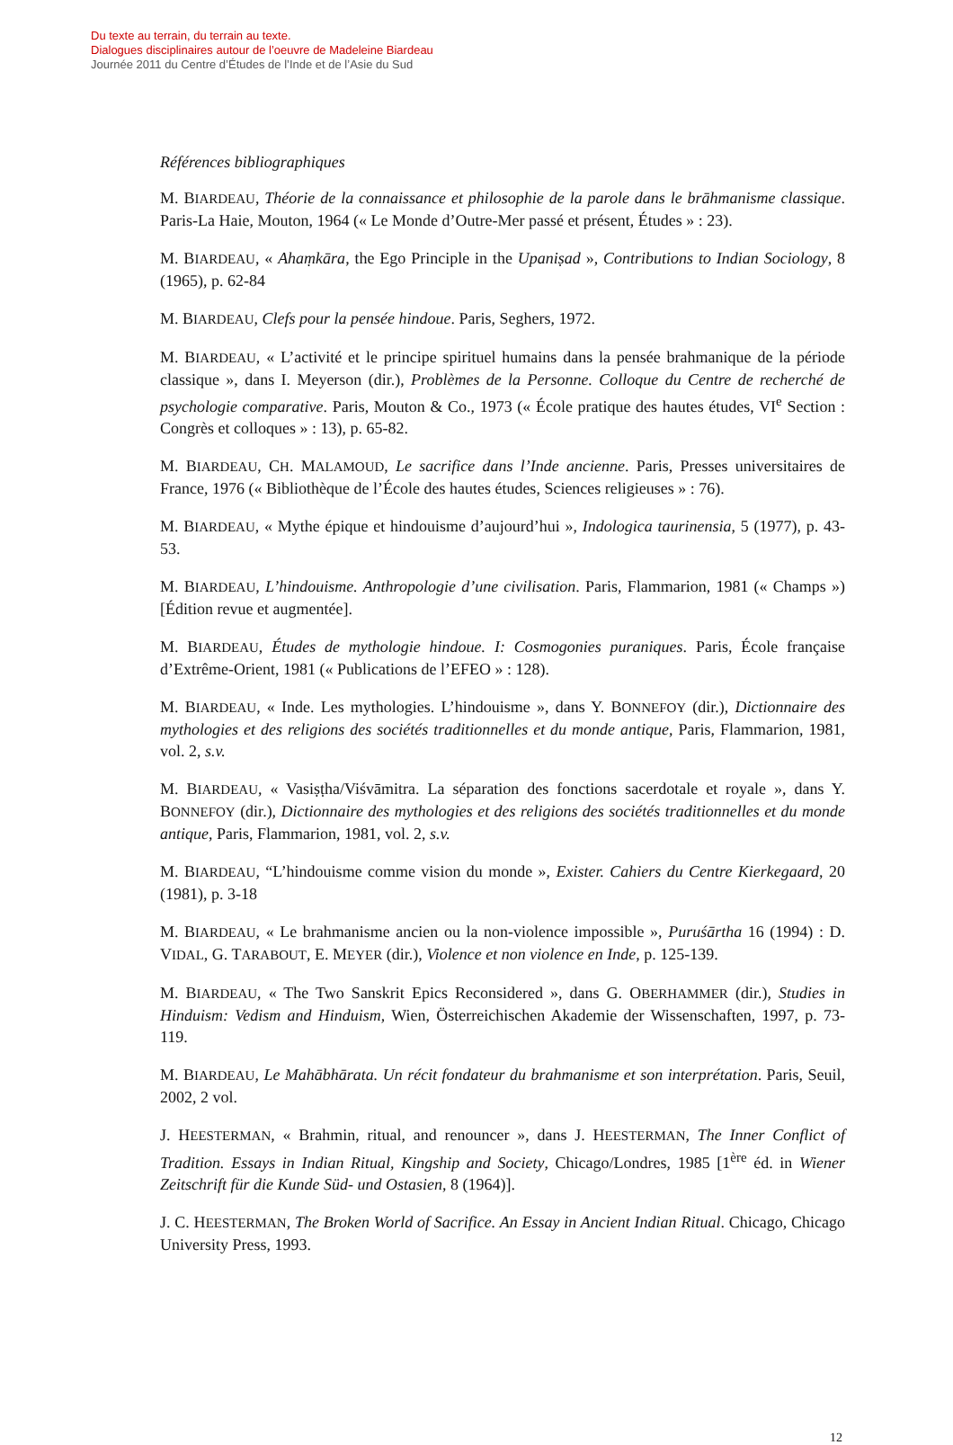Du texte au terrain, du terrain au texte.
Dialogues disciplinaires autour de l’oeuvre de Madeleine Biardeau
Journée 2011 du Centre d’Études de l’Inde et de l’Asie du Sud
Références bibliographiques
M. BIARDEAU, Théorie de la connaissance et philosophie de la parole dans le brāhmanisme classique. Paris-La Haie, Mouton, 1964 (« Le Monde d’Outre-Mer passé et présent, Études » : 23).
M. BIARDEAU, « Ahaṃkāra, the Ego Principle in the Upaniṣad », Contributions to Indian Sociology, 8 (1965), p. 62-84
M. BIARDEAU, Clefs pour la pensée hindoue. Paris, Seghers, 1972.
M. BIARDEAU, « L’activité et le principe spirituel humains dans la pensée brahmanique de la période classique », dans I. Meyerson (dir.), Problèmes de la Personne. Colloque du Centre de recherché de psychologie comparative. Paris, Mouton & Co., 1973 (« École pratique des hautes études, VI<sup>e</sup> Section : Congrès et colloques » : 13), p. 65-82.
M. BIARDEAU, CH. MALAMOUD, Le sacrifice dans l’Inde ancienne. Paris, Presses universitaires de France, 1976 (« Bibliothèque de l’École des hautes études, Sciences religieuses » : 76).
M. BIARDEAU, « Mythe épique et hindouisme d’aujourd’hui », Indologica taurinensia, 5 (1977), p. 43-53.
M. BIARDEAU, L’hindouisme. Anthropologie d’une civilisation. Paris, Flammarion, 1981 (« Champs ») [Édition revue et augmentée].
M. BIARDEAU, Études de mythologie hindoue. I: Cosmogonies puraniques. Paris, École française d’Extrême-Orient, 1981 (« Publications de l’EFEO » : 128).
M. BIARDEAU, « Inde. Les mythologies. L’hindouisme », dans Y. BONNEFOY (dir.), Dictionnaire des mythologies et des religions des sociétés traditionnelles et du monde antique, Paris, Flammarion, 1981, vol. 2, s.v.
M. BIARDEAU, « Vasiṣṭha/Viśvāmitra. La séparation des fonctions sacerdotale et royale », dans Y. BONNEFOY (dir.), Dictionnaire des mythologies et des religions des sociétés traditionnelles et du monde antique, Paris, Flammarion, 1981, vol. 2, s.v.
M. BIARDEAU, “L’hindouisme comme vision du monde », Exister. Cahiers du Centre Kierkegaard, 20 (1981), p. 3-18
M. BIARDEAU, « Le brahmanisme ancien ou la non-violence impossible », Puruśārtha 16 (1994) : D. VIDAL, G. TARABOUT, E. MEYER (dir.), Violence et non violence en Inde, p. 125-139.
M. BIARDEAU, « The Two Sanskrit Epics Reconsidered », dans G. OBERHAMMER (dir.), Studies in Hinduism: Vedism and Hinduism, Wien, Österreichischen Akademie der Wissenschaften, 1997, p. 73-119.
M. BIARDEAU, Le Mahābhārata. Un récit fondateur du brahmanisme et son interprétation. Paris, Seuil, 2002, 2 vol.
J. HEESTERMAN, « Brahmin, ritual, and renouncer », dans J. HEESTERMAN, The Inner Conflict of Tradition. Essays in Indian Ritual, Kingship and Society, Chicago/Londres, 1985 [1<sup>ère</sup> éd. in Wiener Zeitschrift für die Kunde Süd- und Ostasien, 8 (1964)].
J. C. HEESTERMAN, The Broken World of Sacrifice. An Essay in Ancient Indian Ritual. Chicago, Chicago University Press, 1993.
12